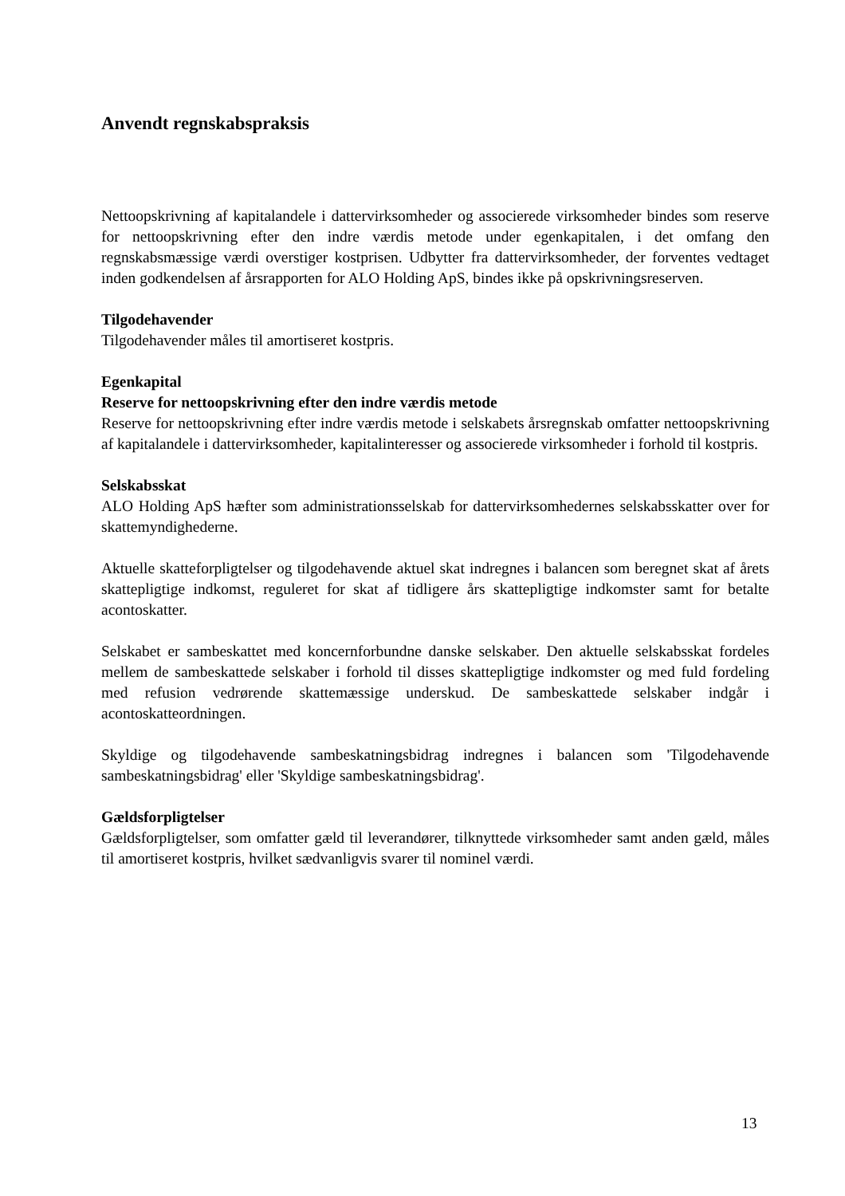Anvendt regnskabspraksis
Nettoopskrivning af kapitalandele i dattervirksomheder og associerede virksomheder bindes som reserve for nettoopskrivning efter den indre værdis metode under egenkapitalen, i det omfang den regnskabsmæssige værdi overstiger kostprisen. Udbytter fra dattervirksomheder, der forventes vedtaget inden godkendelsen af årsrapporten for ALO Holding ApS, bindes ikke på opskrivningsreserven.
Tilgodehavender
Tilgodehavender måles til amortiseret kostpris.
Egenkapital
Reserve for nettoopskrivning efter den indre værdis metode
Reserve for nettoopskrivning efter indre værdis metode i selskabets årsregnskab omfatter nettoopskrivning af kapitalandele i dattervirksomheder, kapitalinteresser og associerede virksomheder i forhold til kostpris.
Selskabsskat
ALO Holding ApS hæfter som administrationsselskab for dattervirksomhedernes selskabsskatter over for skattemyndighederne.
Aktuelle skatteforpligtelser og tilgodehavende aktuel skat indregnes i balancen som beregnet skat af årets skattepligtige indkomst, reguleret for skat af tidligere års skattepligtige indkomster samt for betalte acontoskatter.
Selskabet er sambeskattet med koncernforbundne danske selskaber. Den aktuelle selskabsskat fordeles mellem de sambeskattede selskaber i forhold til disses skattepligtige indkomster og med fuld fordeling med refusion vedrørende skattemæssige underskud. De sambeskattede selskaber indgår i acontoskatteordningen.
Skyldige og tilgodehavende sambeskatningsbidrag indregnes i balancen som 'Tilgodehavende sambeskatningsbidrag' eller 'Skyldige sambeskatningsbidrag'.
Gældsforpligtelser
Gældsforpligtelser, som omfatter gæld til leverandører, tilknyttede virksomheder samt anden gæld, måles til amortiseret kostpris, hvilket sædvanligvis svarer til nominel værdi.
13